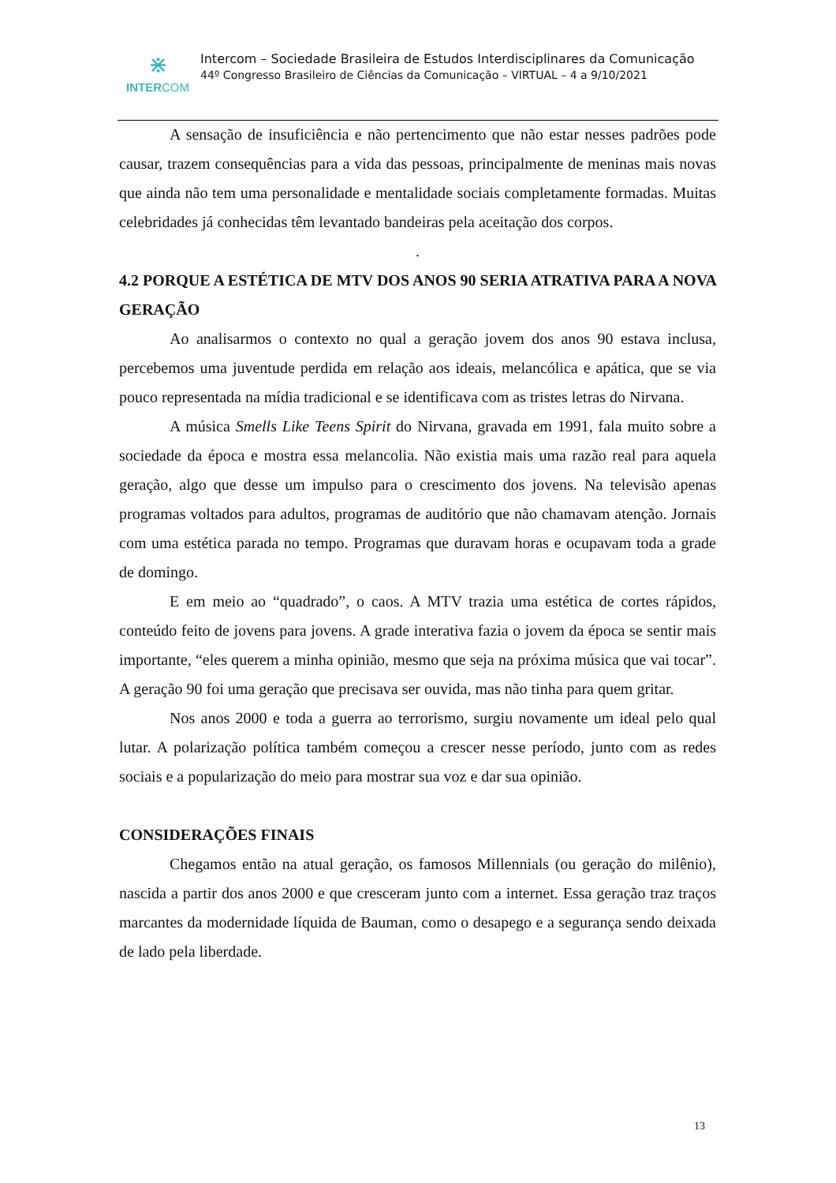⋇
INTERCOM
Intercom – Sociedade Brasileira de Estudos Interdisciplinares da Comunicação
44º Congresso Brasileiro de Ciências da Comunicação – VIRTUAL – 4 a 9/10/2021
A sensação de insuficiência e não pertencimento que não estar nesses padrões pode causar, trazem consequências para a vida das pessoas, principalmente de meninas mais novas que ainda não tem uma personalidade e mentalidade sociais completamente formadas. Muitas celebridades já conhecidas têm levantado bandeiras pela aceitação dos corpos.
.
4.2 PORQUE A ESTÉTICA DE MTV DOS ANOS 90 SERIA ATRATIVA PARA A NOVA GERAÇÃO
Ao analisarmos o contexto no qual a geração jovem dos anos 90 estava inclusa, percebemos uma juventude perdida em relação aos ideais, melancólica e apática, que se via pouco representada na mídia tradicional e se identificava com as tristes letras do Nirvana.
A música Smells Like Teens Spirit do Nirvana, gravada em 1991, fala muito sobre a sociedade da época e mostra essa melancolia. Não existia mais uma razão real para aquela geração, algo que desse um impulso para o crescimento dos jovens. Na televisão apenas programas voltados para adultos, programas de auditório que não chamavam atenção. Jornais com uma estética parada no tempo. Programas que duravam horas e ocupavam toda a grade de domingo.
E em meio ao “quadrado”, o caos. A MTV trazia uma estética de cortes rápidos, conteúdo feito de jovens para jovens. A grade interativa fazia o jovem da época se sentir mais importante, “eles querem a minha opinião, mesmo que seja na próxima música que vai tocar”. A geração 90 foi uma geração que precisava ser ouvida, mas não tinha para quem gritar.
Nos anos 2000 e toda a guerra ao terrorismo, surgiu novamente um ideal pelo qual lutar. A polarização política também começou a crescer nesse período, junto com as redes sociais e a popularização do meio para mostrar sua voz e dar sua opinião.
CONSIDERAÇÕES FINAIS
Chegamos então na atual geração, os famosos Millennials (ou geração do milênio), nascida a partir dos anos 2000 e que cresceram junto com a internet. Essa geração traz traços marcantes da modernidade líquida de Bauman, como o desapego e a segurança sendo deixada de lado pela liberdade.
13